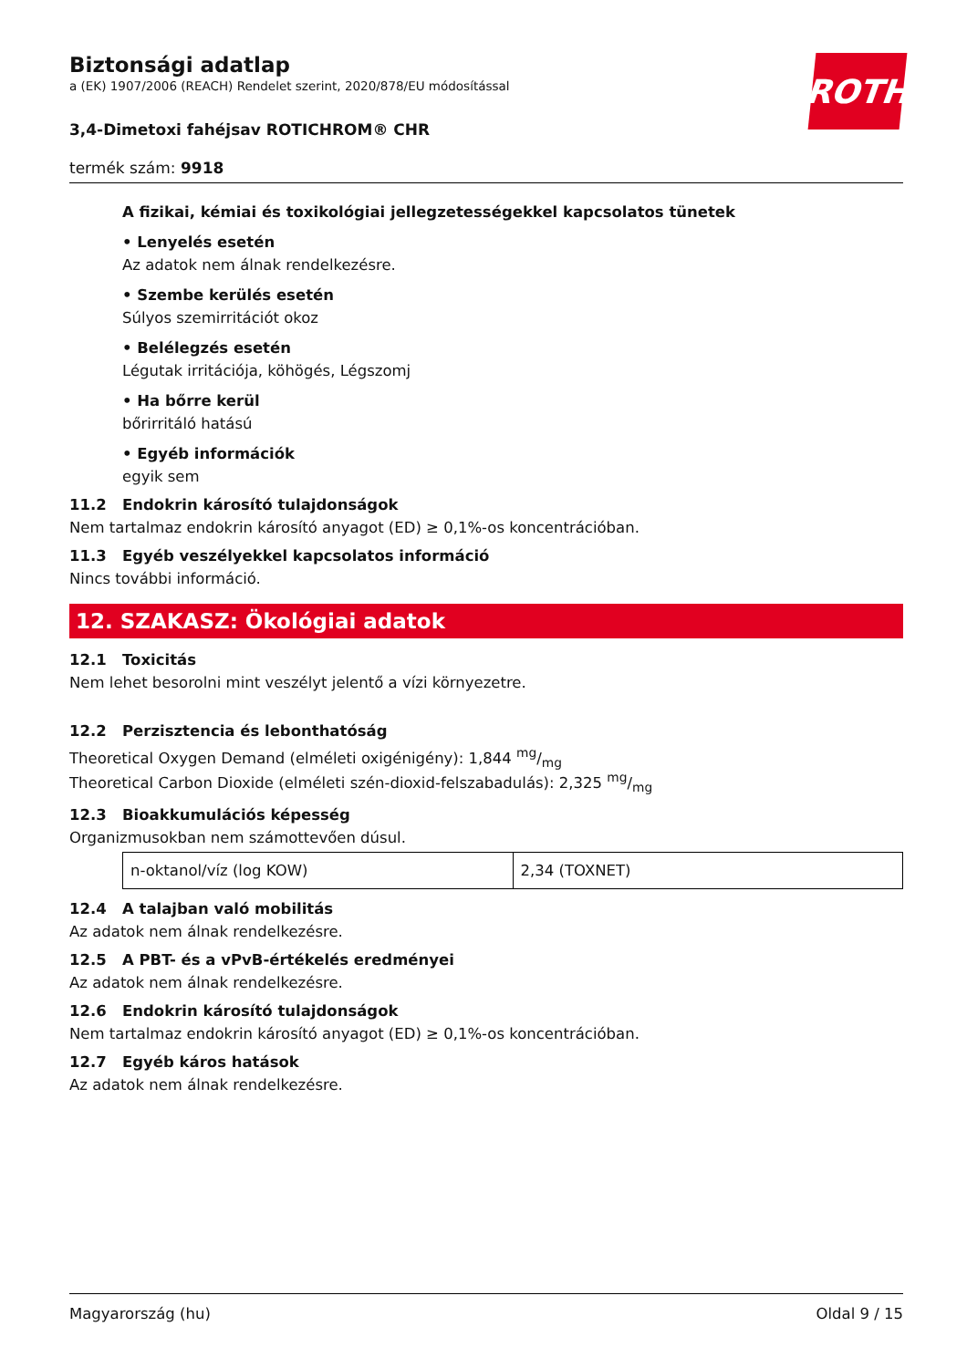ROTH
Biztonsági adatlap
a (EK) 1907/2006 (REACH) Rendelet szerint, 2020/878/EU módosítással
3,4-Dimetoxi fahéjsav ROTICHROM® CHR
termék szám: 9918
A fizikai, kémiai és toxikológiai jellegzetességekkel kapcsolatos tünetek
• Lenyelés esetén
Az adatok nem álnak rendelkezésre.
• Szembe kerülés esetén
Súlyos szemirritációt okoz
• Belélegzés esetén
Légutak irritációja, köhögés, Légszomj
• Ha bőrre kerül
bőrirritáló hatású
• Egyéb információk
egyik sem
11.2 Endokrin károsító tulajdonságok
Nem tartalmaz endokrin károsító anyagot (ED) ≥ 0,1%-os koncentrációban.
11.3 Egyéb veszélyekkel kapcsolatos információ
Nincs további információ.
12. SZAKASZ: Ökológiai adatok
12.1 Toxicitás
Nem lehet besorolni mint veszélyt jelentő a vízi környezetre.
12.2 Perzisztencia és lebonthatóság
Theoretical Oxygen Demand (elméleti oxigénigény): 1,844 mg/mg
Theoretical Carbon Dioxide (elméleti szén-dioxid-felszabadulás): 2,325 mg/mg
12.3 Bioakkumulációs képesség
Organizmusokban nem számottevően dúsul.
| n-oktanol/víz (log KOW) | 2,34 (TOXNET) |
12.4 A talajban való mobilitás
Az adatok nem álnak rendelkezésre.
12.5 A PBT- és a vPvB-értékelés eredményei
Az adatok nem álnak rendelkezésre.
12.6 Endokrin károsító tulajdonságok
Nem tartalmaz endokrin károsító anyagot (ED) ≥ 0,1%-os koncentrációban.
12.7 Egyéb káros hatások
Az adatok nem álnak rendelkezésre.
Magyarország (hu) Oldal 9 / 15